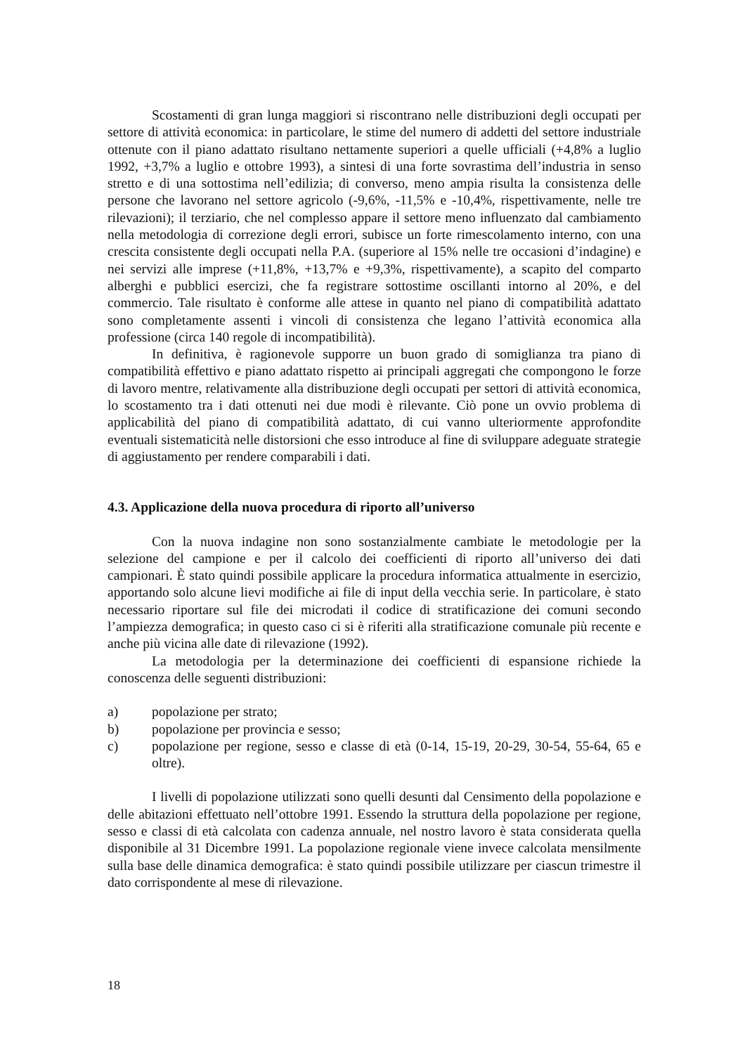Scostamenti di gran lunga maggiori si riscontrano nelle distribuzioni degli occupati per settore di attività economica: in particolare, le stime del numero di addetti del settore industriale ottenute con il piano adattato risultano nettamente superiori a quelle ufficiali (+4,8% a luglio 1992, +3,7% a luglio e ottobre 1993), a sintesi di una forte sovrastima dell’industria in senso stretto e di una sottostima nell’edilizia; di converso, meno ampia risulta la consistenza delle persone che lavorano nel settore agricolo (-9,6%, -11,5% e -10,4%, rispettivamente, nelle tre rilevazioni); il terziario, che nel complesso appare il settore meno influenzato dal cambiamento nella metodologia di correzione degli errori, subisce un forte rimescolamento interno, con una crescita consistente degli occupati nella P.A. (superiore al 15% nelle tre occasioni d’indagine) e nei servizi alle imprese (+11,8%, +13,7% e +9,3%, rispettivamente), a scapito del comparto alberghi e pubblici esercizi, che fa registrare sottostime oscillanti intorno al 20%, e del commercio. Tale risultato è conforme alle attese in quanto nel piano di compatibilità adattato sono completamente assenti i vincoli di consistenza che legano l’attività economica alla professione (circa 140 regole di incompatibilità).
In definitiva, è ragionevole supporre un buon grado di somiglianza tra piano di compatibilità effettivo e piano adattato rispetto ai principali aggregati che compongono le forze di lavoro mentre, relativamente alla distribuzione degli occupati per settori di attività economica, lo scostamento tra i dati ottenuti nei due modi è rilevante. Ciò pone un ovvio problema di applicabilità del piano di compatibilità adattato, di cui vanno ulteriormente approfondite eventuali sistematicità nelle distorsioni che esso introduce al fine di sviluppare adeguate strategie di aggiustamento per rendere comparabili i dati.
4.3. Applicazione della nuova procedura di riporto all’universo
Con la nuova indagine non sono sostanzialmente cambiate le metodologie per la selezione del campione e per il calcolo dei coefficienti di riporto all’universo dei dati campionari. È stato quindi possibile applicare la procedura informatica attualmente in esercizio, apportando solo alcune lievi modifiche ai file di input della vecchia serie. In particolare, è stato necessario riportare sul file dei microdati il codice di stratificazione dei comuni secondo l’ampiezza demografica; in questo caso ci si è riferiti alla stratificazione comunale più recente e anche più vicina alle date di rilevazione (1992).
La metodologia per la determinazione dei coefficienti di espansione richiede la conoscenza delle seguenti distribuzioni:
a) popolazione per strato;
b) popolazione per provincia e sesso;
c) popolazione per regione, sesso e classe di età (0-14, 15-19, 20-29, 30-54, 55-64, 65 e oltre).
I livelli di popolazione utilizzati sono quelli desunti dal Censimento della popolazione e delle abitazioni effettuato nell’ottobre 1991. Essendo la struttura della popolazione per regione, sesso e classi di età calcolata con cadenza annuale, nel nostro lavoro è stata considerata quella disponibile al 31 Dicembre 1991. La popolazione regionale viene invece calcolata mensilmente sulla base delle dinamica demografica: è stato quindi possibile utilizzare per ciascun trimestre il dato corrispondente al mese di rilevazione.
18